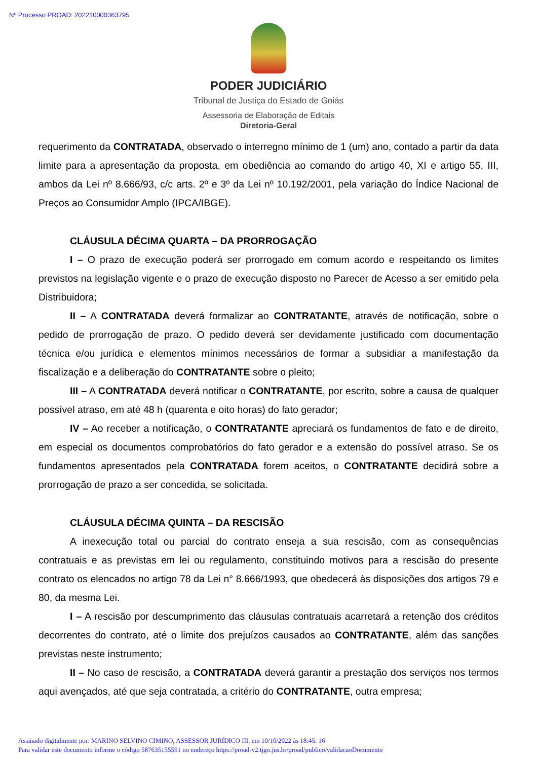Nº Processo PROAD: 202210000363795
PODER JUDICIÁRIO
Tribunal de Justiça do Estado de Goiás
Assessoria de Elaboração de Editais
Diretoria-Geral
requerimento da CONTRATADA, observado o interregno mínimo de 1 (um) ano, contado a partir da data limite para a apresentação da proposta, em obediência ao comando do artigo 40, XI e artigo 55, III, ambos da Lei nº 8.666/93, c/c arts. 2º e 3º da Lei nº 10.192/2001, pela variação do Índice Nacional de Preços ao Consumidor Amplo (IPCA/IBGE).
CLÁUSULA DÉCIMA QUARTA – DA PRORROGAÇÃO
I – O prazo de execução poderá ser prorrogado em comum acordo e respeitando os limites previstos na legislação vigente e o prazo de execução disposto no Parecer de Acesso a ser emitido pela Distribuidora;
II – A CONTRATADA deverá formalizar ao CONTRATANTE, através de notificação, sobre o pedido de prorrogação de prazo. O pedido deverá ser devidamente justificado com documentação técnica e/ou jurídica e elementos mínimos necessários de formar a subsidiar a manifestação da fiscalização e a deliberação do CONTRATANTE sobre o pleito;
III – A CONTRATADA deverá notificar o CONTRATANTE, por escrito, sobre a causa de qualquer possível atraso, em até 48 h (quarenta e oito horas) do fato gerador;
IV – Ao receber a notificação, o CONTRATANTE apreciará os fundamentos de fato e de direito, em especial os documentos comprobatórios do fato gerador e a extensão do possível atraso. Se os fundamentos apresentados pela CONTRATADA forem aceitos, o CONTRATANTE decidirá sobre a prorrogação de prazo a ser concedida, se solicitada.
CLÁUSULA DÉCIMA QUINTA – DA RESCISÃO
A inexecução total ou parcial do contrato enseja a sua rescisão, com as consequências contratuais e as previstas em lei ou regulamento, constituindo motivos para a rescisão do presente contrato os elencados no artigo 78 da Lei n° 8.666/1993, que obedecerá às disposições dos artigos 79 e 80, da mesma Lei.
I – A rescisão por descumprimento das cláusulas contratuais acarretará a retenção dos créditos decorrentes do contrato, até o limite dos prejuízos causados ao CONTRATANTE, além das sanções previstas neste instrumento;
II – No caso de rescisão, a CONTRATADA deverá garantir a prestação dos serviços nos termos aqui avençados, até que seja contratada, a critério do CONTRATANTE, outra empresa;
Assinado digitalmente por: MARINO SELVINO CIMINO, ASSESSOR JURÍDICO III, em 10/10/2022 às 18:45. 16
Para validar este documento informe o código 587635155591 no endereço https://proad-v2.tjgo.jus.br/proad/publico/validacaoDocumento